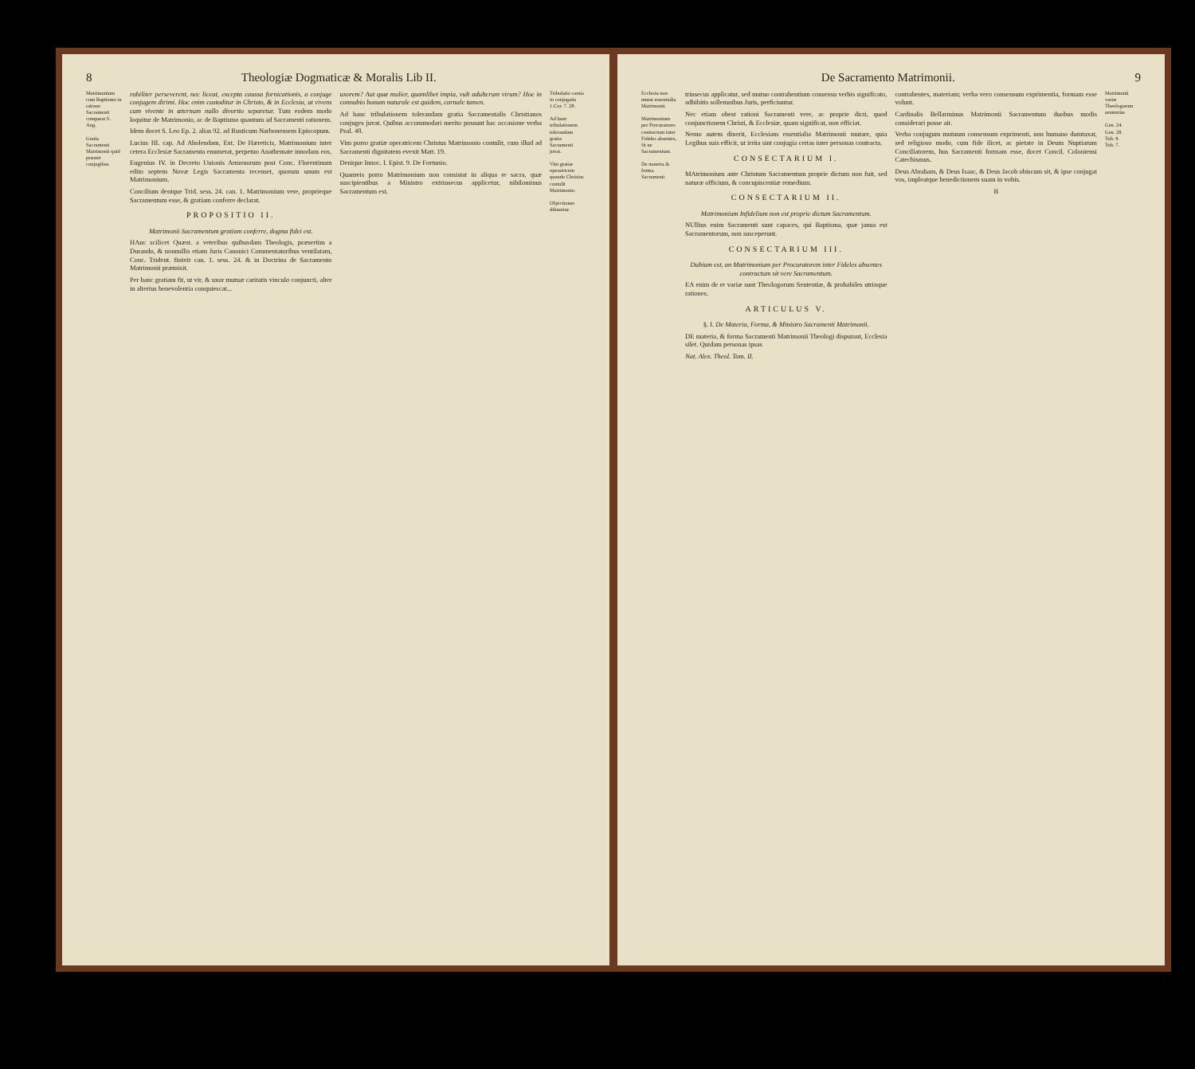8 Theologiæ Dogmaticæ & Moralis Lib II.
Matrimonium cum Baptismo in ratione Sacramenti comparat S. Aug.
Gratia Sacramenti Matrimonii quid præstet conjugibus.
rabiliter perseverent, nec liceat, excepta caussa fornicationis, a conjuge conjugem dirimi. Hoc enim custoditur in Christo, & in Ecclesia, ut vivens cum vivente in æternum nullo divortio separetur. Tum eodem modo loquitur de Matrimonio, ac de Baptismo quantum ad Sacramenti rationem.
Idem docet S. Leo Ep. 2. alias 92. ad Rusticum Narbonensem Episcopum.
Lucius III. cap. Ad Abolendam, Ext. De Hæreticis, Matrimonium inter cetera Ecclesiæ Sacramenta enumerat, perpetuo Anathemate innodans eos.
Eugenius IV. in Decreto Unionis Armenorum post Conc. Florentinum edito septem Novæ Legis Sacramenta recenset, quorum unum est Matrimonium.
Concilium denique Trid. sess. 24. can. 1. Matrimonium vere, proprieque Sacramentum esse, & gratiam conferre declarat.
PROPOSITIO II.
Matrimonii Sacramentum gratiam conferre, dogma fidei est.
HAnc scilicet Quæst. a veteribus quibusdam Theologis, præsertim a Durando, & nonnullis etiam Juris Canonici Commentatoribus ventilatam, Conc. Trident. finivit can. 1. sess. 24. & in Doctrina de Sacramento Matrimonii præmisit.
Per hanc gratiam fit, ut vir, & uxor mutuæ caritatis vinculo conjuncti, alter in alterius benevolentia conquiescat...
uxorem? Aut quæ mulier, quamlibet impia, vult adulterum virum? Hoc in connubio bonum naturale est quidem, carnale tamen.
Ad hanc tribulationem tolerandam gratia Sacramentalis Christianos conjuges juvat. Quibus accommodari merito possunt hac occasione verba Psal. 40.
Vim porro gratiæ operatricem Christus Matrimonio contulit, cum illud ad Sacramenti dignitatem evexit Matt. 19.
Denique Innoc. I. Epist. 9. De Fortunio.
Quamvis porro Matrimonium non consistat in aliqua re sacra, quæ suscipientibus a Ministro extrinsecus applicetur, nihilominus Sacramentum est.
Tribulatio carnis in conjugatis 1.Cor. 7. 28.
Ad hanc tribulationem tolerandam gratia Sacramenti juvat.
Vim gratiæ operatricem quando Christus contulit Matrimonio.
Objectiones diluuntur.
De Sacramento Matrimonii. 9
Ecclesia non mutat essentialia Matrimonii.
Matrimonium per Procuratores contractum inter Fideles absentes, fit ne Sacramentum.
De materia & forma Sacramenti
trinsecus applicatur, sed mutuo contrahentium consensu verbis significato, adhibitis sollemnibus Juris, perficiuntur.
Nec etiam obest rationi Sacramenti vere, ac proprie dicti, quod conjunctionem Christi, & Ecclesiæ, quam significat, non efficiat.
Nemo autem dixerit, Ecclesiam essentialia Matrimonii mutare, quia Legibus suis efficit, ut irrita sint conjugia certas inter personas contracta.
CONSECTARIUM I.
MAtrimonium ante Christum Sacramentum proprie dictum non fuit, sed naturæ officium, & concupiscentiæ remedium.
CONSECTARIUM II.
Matrimonium Infidelium non est proprie dictum Sacramentum.
NUllius enim Sacramenti sunt capaces, qui Baptisma, quæ janua est Sacramentorum, non susceperunt.
CONSECTARIUM III.
Dubium est, an Matrimonium per Procuratorem inter Fideles absentes contractum sit vere Sacramentum.
EA enim de re variæ sunt Theologorum Sententiæ, & probabiles utrinque rationes.
ARTICULUS V.
§. I. De Materia, Forma, & Ministro Sacramenti Matrimonii.
DE materia, & forma Sacramenti Matrimonii Theologi disputant, Ecclesia silet. Quidam personas ipsas
Nat. Alex. Theol. Tom. II.
contrahentes, materiam; verba vero consensum exprimentia, formam esse volunt.
Cardinalis Bellarminus Matrimonii Sacramentum duobus modis considerari posse ait.
Verba conjugum mutuum consensum exprimenti, non humano dumtaxat, sed religioso modo, cum fide ilicet, ac pietate in Deum Nuptiarum Conciliatorem, hus Sacramenti formam esse, docet Concil. Coloniensi Catechismus.
Deus Abraham, & Deus Isaac, & Deus Jacob obiscum sit, & ipse conjugat vos, impleatque benedictionem suam in vobis.
B
Matrimonii variæ Theologorum sententiæ.
Gen. 24.
Gen. 28.
Tob. 8.
Tob. 7.